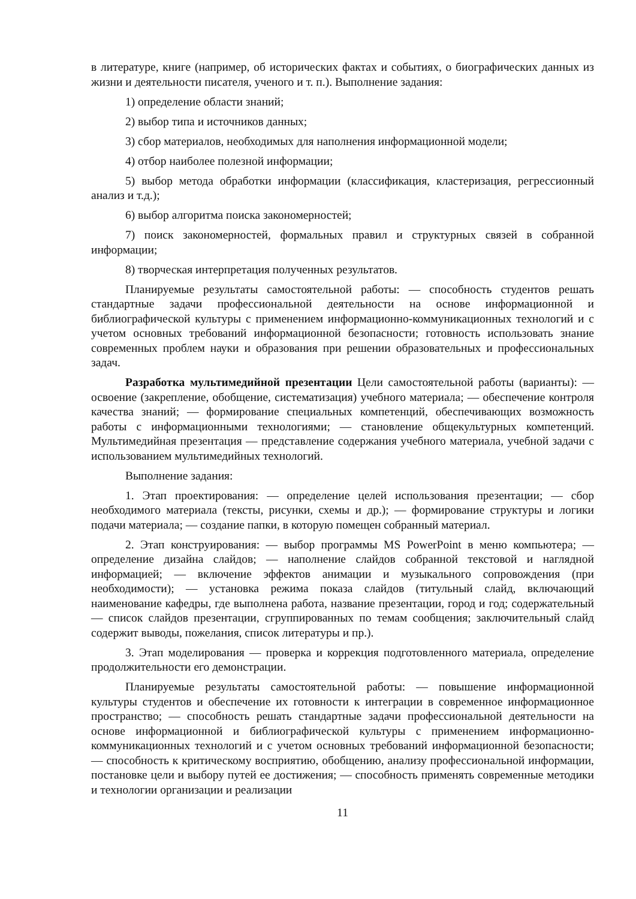в литературе, книге (например, об исторических фактах и событиях, о биографических данных из жизни и деятельности писателя, ученого и т. п.). Выполнение задания:
1) определение области знаний;
2) выбор типа и источников данных;
3) сбор материалов, необходимых для наполнения информационной модели;
4) отбор наиболее полезной информации;
5) выбор метода обработки информации (классификация, кластеризация, регрессионный анализ и т.д.);
6) выбор алгоритма поиска закономерностей;
7) поиск закономерностей, формальных правил и структурных связей в собранной информации;
8) творческая интерпретация полученных результатов.
Планируемые результаты самостоятельной работы: — способность студентов решать стандартные задачи профессиональной деятельности на основе информационной и библиографической культуры с применением информационно-коммуникационных технологий и с учетом основных требований информационной безопасности; готовность использовать знание современных проблем науки и образования при решении образовательных и профессиональных задач.
Разработка мультимедийной презентации Цели самостоятельной работы (варианты): — освоение (закрепление, обобщение, систематизация) учебного материала; — обеспечение контроля качества знаний; — формирование специальных компетенций, обеспечивающих возможность работы с информационными технологиями; — становление общекультурных компетенций. Мультимедийная презентация — представление содержания учебного материала, учебной задачи с использованием мультимедийных технологий.
Выполнение задания:
1. Этап проектирования: — определение целей использования презентации; — сбор необходимого материала (тексты, рисунки, схемы и др.); — формирование структуры и логики подачи материала; — создание папки, в которую помещен собранный материал.
2. Этап конструирования: — выбор программы MS PowerPoint в меню компьютера; — определение дизайна слайдов; — наполнение слайдов собранной текстовой и наглядной информацией; — включение эффектов анимации и музыкального сопровождения (при необходимости); — установка режима показа слайдов (титульный слайд, включающий наименование кафедры, где выполнена работа, название презентации, город и год; содержательный — список слайдов презентации, сгруппированных по темам сообщения; заключительный слайд содержит выводы, пожелания, список литературы и пр.).
3. Этап моделирования — проверка и коррекция подготовленного материала, определение продолжительности его демонстрации.
Планируемые результаты самостоятельной работы: — повышение информационной культуры студентов и обеспечение их готовности к интеграции в современное информационное пространство; — способность решать стандартные задачи профессиональной деятельности на основе информационной и библиографической культуры с применением информационно-коммуникационных технологий и с учетом основных требований информационной безопасности; — способность к критическому восприятию, обобщению, анализу профессиональной информации, постановке цели и выбору путей ее достижения; — способность применять современные методики и технологии организации и реализации
11